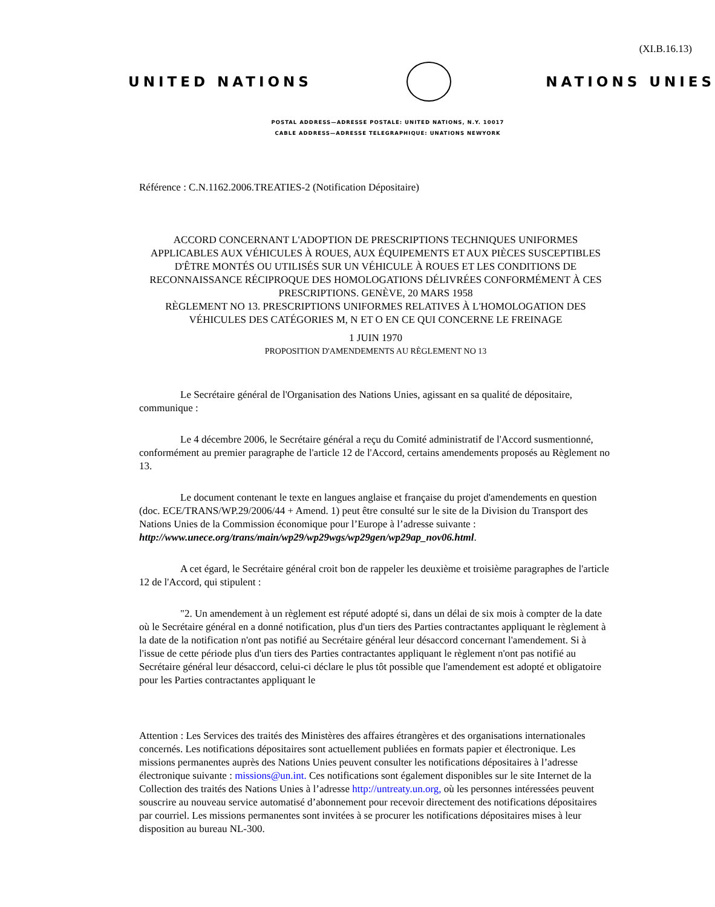(XI.B.16.13)
UNITED NATIONS NATIONS UNIES
POSTAL ADDRESS—ADRESSE POSTALE: UNITED NATIONS, N.Y. 10017
CABLE ADDRESS—ADRESSE TELEGRAPHIQUE: UNATIONS NEWYORK
Référence : C.N.1162.2006.TREATIES-2 (Notification Dépositaire)
ACCORD CONCERNANT L'ADOPTION DE PRESCRIPTIONS TECHNIQUES UNIFORMES APPLICABLES AUX VÉHICULES À ROUES, AUX ÉQUIPEMENTS ET AUX PIÈCES SUSCEPTIBLES D'ÊTRE MONTÉS OU UTILISÉS SUR UN VÉHICULE À ROUES ET LES CONDITIONS DE RECONNAISSANCE RÉCIPROQUE DES HOMOLOGATIONS DÉLIVRÉES CONFORMÉMENT À CES PRESCRIPTIONS. GENÈVE, 20 MARS 1958
RÈGLEMENT NO 13. PRESCRIPTIONS UNIFORMES RELATIVES À L'HOMOLOGATION DES VÉHICULES DES CATÉGORIES M, N ET O EN CE QUI CONCERNE LE FREINAGE
1 JUIN 1970
PROPOSITION D'AMENDEMENTS AU RÈGLEMENT NO 13
Le Secrétaire général de l'Organisation des Nations Unies, agissant en sa qualité de dépositaire, communique :
Le 4 décembre 2006, le Secrétaire général a reçu du Comité administratif de l'Accord susmentionné, conformément au premier paragraphe de l'article 12 de l'Accord, certains amendements proposés au Règlement no 13.
Le document contenant le texte en langues anglaise et française du projet d'amendements en question (doc. ECE/TRANS/WP.29/2006/44 + Amend. 1) peut être consulté sur le site de la Division du Transport des Nations Unies de la Commission économique pour l’Europe à l’adresse suivante : http://www.unece.org/trans/main/wp29/wp29wgs/wp29gen/wp29ap_nov06.html.
A cet égard, le Secrétaire général croit bon de rappeler les deuxième et troisième paragraphes de l'article 12 de l'Accord, qui stipulent :
"2. Un amendement à un règlement est réputé adopté si, dans un délai de six mois à compter de la date où le Secrétaire général en a donné notification, plus d'un tiers des Parties contractantes appliquant le règlement à la date de la notification n'ont pas notifié au Secrétaire général leur désaccord concernant l'amendement. Si à l'issue de cette période plus d'un tiers des Parties contractantes appliquant le règlement n'ont pas notifié au Secrétaire général leur désaccord, celui-ci déclare le plus tôt possible que l'amendement est adopté et obligatoire pour les Parties contractantes appliquant le
Attention : Les Services des traités des Ministères des affaires étrangères et des organisations internationales concernés. Les notifications dépositaires sont actuellement publiées en formats papier et électronique. Les missions permanentes auprès des Nations Unies peuvent consulter les notifications dépositaires à l’adresse électronique suivante : missions@un.int. Ces notifications sont également disponibles sur le site Internet de la Collection des traités des Nations Unies à l’adresse http://untreaty.un.org, où les personnes intéressées peuvent souscrire au nouveau service automatisé d’abonnement pour recevoir directement des notifications dépositaires par courriel. Les missions permanentes sont invitées à se procurer les notifications dépositaires mises à leur disposition au bureau NL-300.